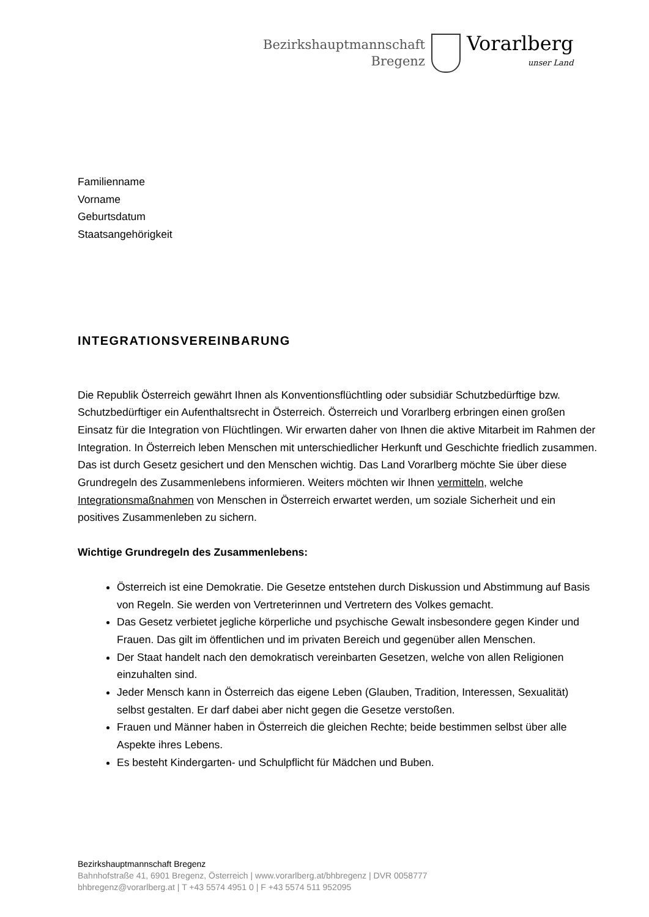Bezirkshauptmannschaft
Bregenz
Vorarlberg
unser Land
Familienname
Vorname
Geburtsdatum
Staatsangehörigkeit
INTEGRATIONSVEREINBARUNG
Die Republik Österreich gewährt Ihnen als Konventionsflüchtling oder subsidiär Schutzbedürftige bzw. Schutzbedürftiger ein Aufenthaltsrecht in Österreich. Österreich und Vorarlberg erbringen einen großen Einsatz für die Integration von Flüchtlingen. Wir erwarten daher von Ihnen die aktive Mitarbeit im Rahmen der Integration. In Österreich leben Menschen mit unterschiedlicher Herkunft und Geschichte friedlich zusammen. Das ist durch Gesetz gesichert und den Menschen wichtig. Das Land Vorarlberg möchte Sie über diese Grundregeln des Zusammenlebens informieren. Weiters möchten wir Ihnen vermitteln, welche Integrationsmaßnahmen von Menschen in Österreich erwartet werden, um soziale Sicherheit und ein positives Zusammenleben zu sichern.
Wichtige Grundregeln des Zusammenlebens:
Österreich ist eine Demokratie. Die Gesetze entstehen durch Diskussion und Abstimmung auf Basis von Regeln. Sie werden von Vertreterinnen und Vertretern des Volkes gemacht.
Das Gesetz verbietet jegliche körperliche und psychische Gewalt insbesondere gegen Kinder und Frauen. Das gilt im öffentlichen und im privaten Bereich und gegenüber allen Menschen.
Der Staat handelt nach den demokratisch vereinbarten Gesetzen, welche von allen Religionen einzuhalten sind.
Jeder Mensch kann in Österreich das eigene Leben (Glauben, Tradition, Interessen, Sexualität) selbst gestalten. Er darf dabei aber nicht gegen die Gesetze verstoßen.
Frauen und Männer haben in Österreich die gleichen Rechte; beide bestimmen selbst über alle Aspekte ihres Lebens.
Es besteht Kindergarten- und Schulpflicht für Mädchen und Buben.
Bezirkshauptmannschaft Bregenz
Bahnhofstraße 41, 6901 Bregenz, Österreich | www.vorarlberg.at/bhbregenz | DVR 0058777
bhbregenz@vorarlberg.at | T +43 5574 4951 0 | F +43 5574 511 952095